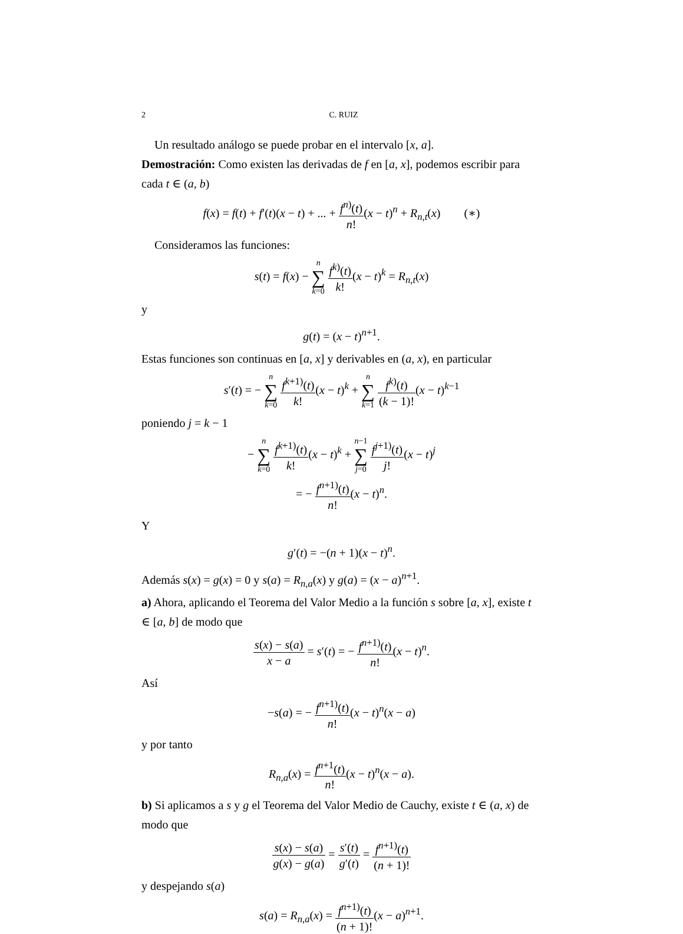2 C. RUIZ
Un resultado análogo se puede probar en el intervalo [x, a].
Demostración: Como existen las derivadas de f en [a, x], podemos escribir para cada t ∈ (a, b)
f(x) = f(t) + f′(t)(x − t) + ... + f<sup>n)</sup>(t) n!(x − t)<sup>n</sup> + R<sub>n,t</sub>(x) (∗)
Consideramos las funciones:
s(t) = f(x) − n ∑ k=0 f<sup>k)</sup>(t) k!(x − t)<sup>k</sup> = R<sub>n,t</sub>(x)
y
g(t) = (x − t)<sup>n+1</sup>.
Estas funciones son continuas en [a, x] y derivables en (a, x), en particular
s′(t) = − n ∑ k=0 f<sup>k+1)</sup>(t) k!(x − t)<sup>k</sup> + n ∑ k=1 f<sup>k)</sup>(t) (k − 1)!(x − t)<sup>k−1</sup>
poniendo j = k − 1
− n ∑ k=0 f<sup>k+1)</sup>(t) k!(x − t)<sup>k</sup> + n−1 ∑ j=0 f<sup>j+1)</sup>(t) j!(x − t)<sup>j</sup>
= − f<sup>n+1)</sup>(t) n!(x − t)<sup>n</sup>.
Y
g′(t) = −(n + 1)(x − t)<sup>n</sup>.
Además s(x) = g(x) = 0 y s(a) = R<sub>n,a</sub>(x) y g(a) = (x − a)<sup>n+1</sup>.
a) Ahora, aplicando el Teorema del Valor Medio a la función s sobre [a, x], existe t ∈ [a, b] de modo que
s(x) − s(a) x − a = s′(t) = − f<sup>n+1)</sup>(t) n!(x − t)<sup>n</sup>.
Así
−s(a) = − f<sup>n+1)</sup>(t) n!(x − t)<sup>n</sup>(x − a)
y por tanto
R<sub>n,a</sub>(x) = f<sup>n+1</sup>(t) n!(x − t)<sup>n</sup>(x − a).
b) Si aplicamos a s y g el Teorema del Valor Medio de Cauchy, existe t ∈ (a, x) de modo que
s(x) − s(a) g(x) − g(a) = s′(t) g′(t) = f<sup>n+1)</sup>(t) (n + 1)!
y despejando s(a)
s(a) = R<sub>n,a</sub>(x) = f<sup>n+1)</sup>(t) (n + 1)!(x − a)<sup>n+1</sup>.